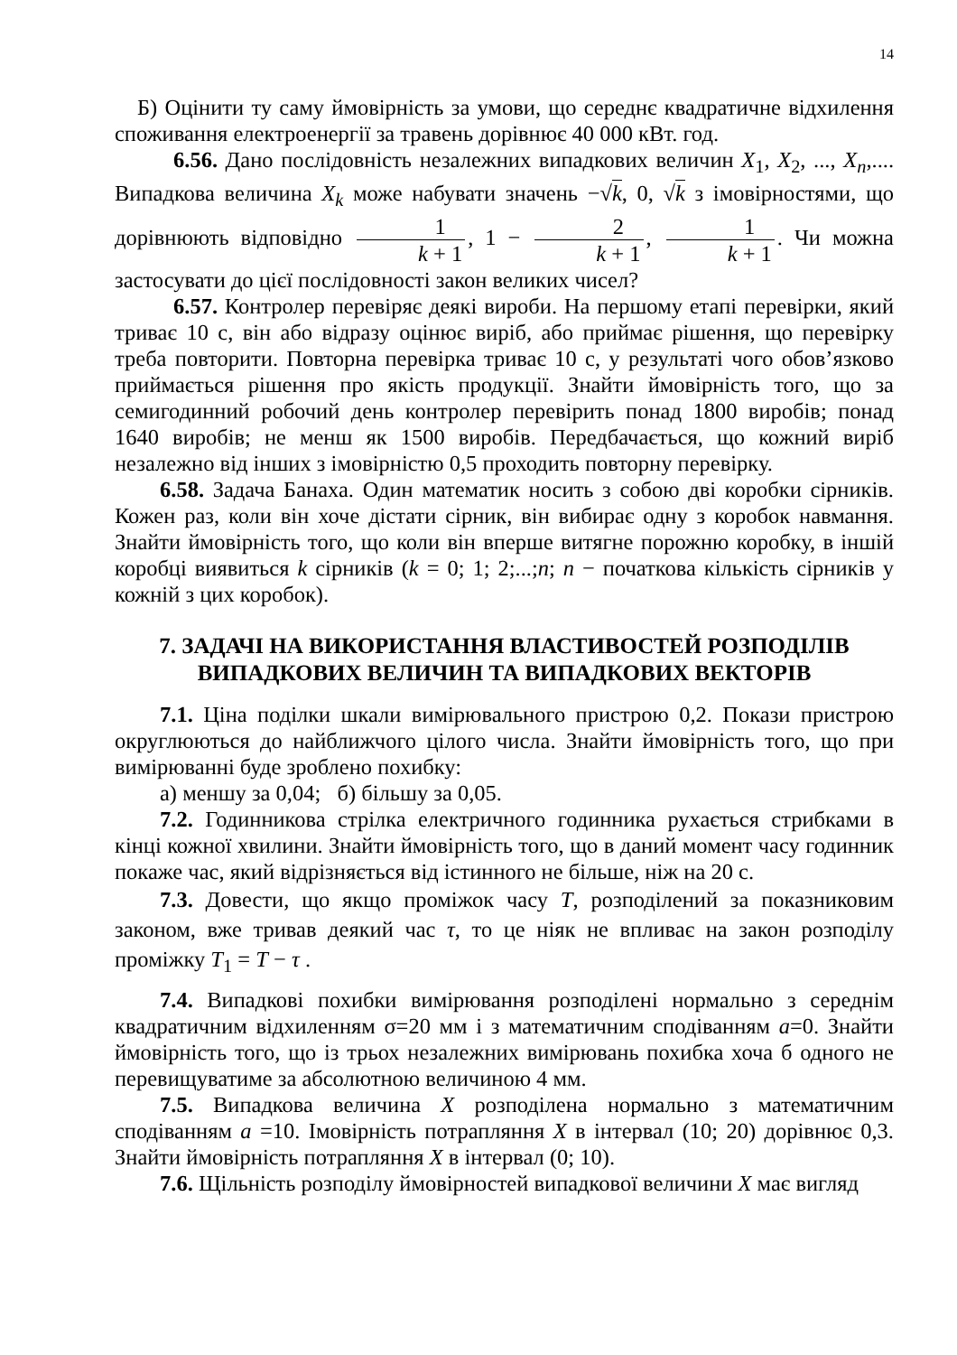14
Б) Оцінити ту саму ймовірність за умови, що середнє квадратичне відхилення споживання електроенергії за травень дорівнює 40 000 кВт. год.
6.56. Дано послідовність незалежних випадкових величин X<sub>1</sub>, X<sub>2</sub>, ..., X<sub>n</sub>,.... Випадкова величина X<sub>k</sub> може набувати значень −√k, 0, √k з імовірностями, що дорівнюють відповідно 1 k + 1, 1 − 2 k + 1, 1 k + 1. Чи можна застосувати до цієї послідовності закон великих чисел?
6.57. Контролер перевіряє деякі вироби. На першому етапі перевірки, який триває 10 с, він або відразу оцінює виріб, або приймає рішення, що перевірку треба повторити. Повторна перевірка триває 10 с, у результаті чого обов’язково приймається рішення про якість продукції. Знайти ймовірність того, що за семигодинний робочий день контролер перевірить понад 1800 виробів; понад 1640 виробів; не менш як 1500 виробів. Передбачається, що кожний виріб незалежно від інших з імовірністю 0,5 проходить повторну перевірку.
6.58. Задача Банаха. Один математик носить з собою дві коробки сірників. Кожен раз, коли він хоче дістати сірник, він вибирає одну з коробок навмання. Знайти ймовірність того, що коли він вперше витягне порожню коробку, в іншій коробці виявиться k сірників (k = 0; 1; 2;...;n; n − початкова кількість сірників у кожній з цих коробок).
7. ЗАДАЧІ НА ВИКОРИСТАННЯ ВЛАСТИВОСТЕЙ РОЗПОДІЛІВ
ВИПАДКОВИХ ВЕЛИЧИН ТА ВИПАДКОВИХ ВЕКТОРІВ
7.1. Ціна поділки шкали вимірювального пристрою 0,2. Покази пристрою округлюються до найближчого цілого числа. Знайти ймовірність того, що при вимірюванні буде зроблено похибку:
а) меншу за 0,04; б) більшу за 0,05.
7.2. Годинникова стрілка електричного годинника рухається стрибками в кінці кожної хвилини. Знайти ймовірність того, що в даний момент часу годинник покаже час, який відрізняється від істинного не більше, ніж на 20 с.
7.3. Довести, що якщо проміжок часу T, розподілений за показниковим законом, вже тривав деякий час τ, то це ніяк не впливає на закон розподілу проміжку T<sub>1</sub> = T − τ .
7.4. Випадкові похибки вимірювання розподілені нормально з середнім квадратичним відхиленням σ=20 мм і з математичним сподіванням a=0. Знайти ймовірність того, що із трьох незалежних вимірювань похибка хоча б одного не перевищуватиме за абсолютною величиною 4 мм.
7.5. Випадкова величина X розподілена нормально з математичним сподіванням a =10. Імовірність потрапляння X в інтервал (10; 20) дорівнює 0,3. Знайти ймовірність потрапляння X в інтервал (0; 10).
7.6. Щільність розподілу ймовірностей випадкової величини X має вигляд